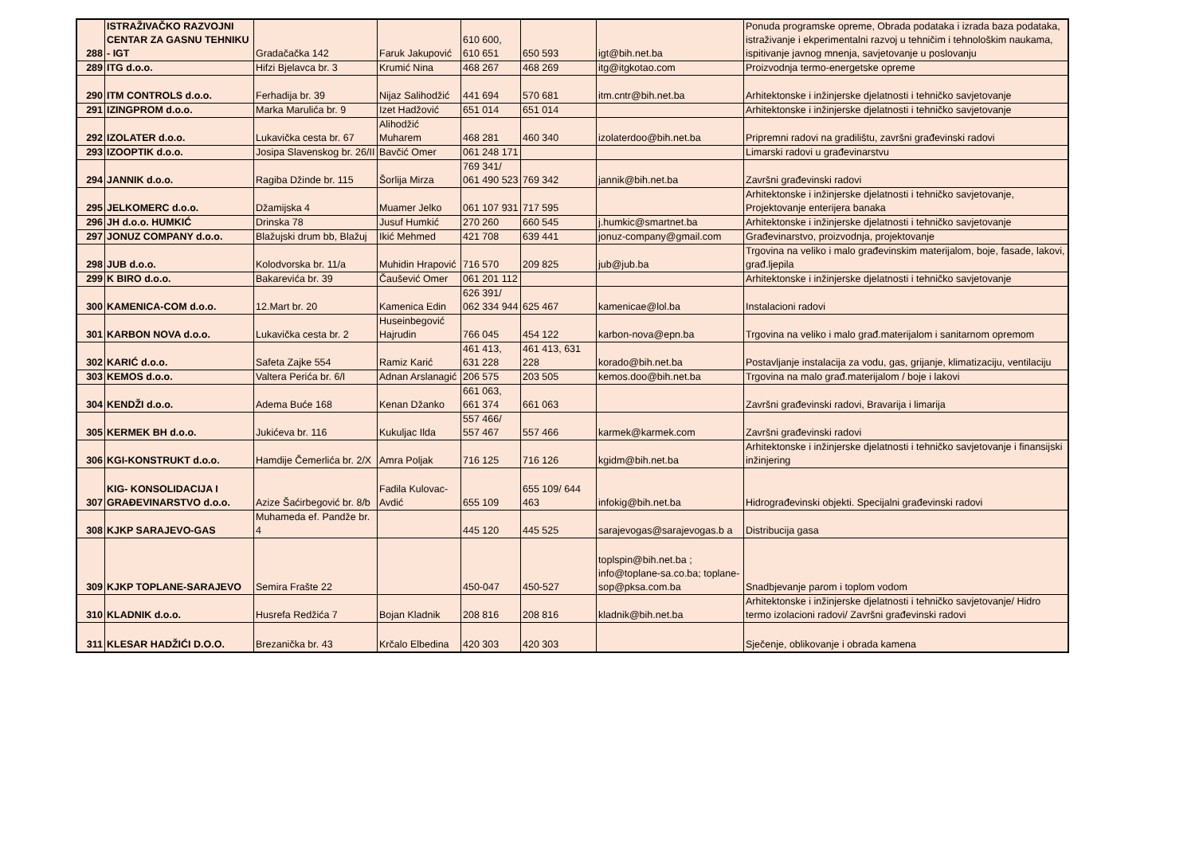| 288 | ISTRAŽIVAČKO RAZVOJNI CENTAR ZA GASNU TEHNIKU - IGT | Gradačačka 142 | Faruk Jakupović | 610 600, 610 651 | 650 593 | igt@bih.net.ba | Ponuda programske opreme, Obrada podataka i izrada baza podataka, istraživanje i ekperimentalni razvoj u tehničim i tehnološkim naukama, ispitivanje javnog mnenja, savjetovanje u poslovanju |
| 289 | ITG d.o.o. | Hifzi Bjelavca br. 3 | Krumić Nina | 468 267 | 468 269 | itg@itgkotao.com | Proizvodnja termo-energetske opreme |
| 290 | ITM CONTROLS d.o.o. | Ferhadija br. 39 | Nijaz Salihodžić | 441 694 | 570 681 | itm.cntr@bih.net.ba | Arhitektonske i inžinjerske djelatnosti i tehničko savjetovanje |
| 291 | IZINGPROM d.o.o. | Marka Marulića br. 9 | Izet Hadžović | 651 014 | 651 014 | | Arhitektonske i inžinjerske djelatnosti i tehničko savjetovanje |
| 292 | IZOLATER d.o.o. | Lukavička cesta br. 67 | Alihodžić Muharem | 468 281 | 460 340 | izolaterdoo@bih.net.ba | Pripremni radovi na gradilištu, završni građevinski radovi |
| 293 | IZOOPTIK d.o.o. | Josipa Slavenskog br. 26/II | Bavčić Omer | 061 248 171 | | | Limarski radovi u građevinarstvu |
| 294 | JANNIK d.o.o. | Ragiba Džinde br. 115 | Šorlija Mirza | 769 341/ 061 490 523 | 769 342 | jannik@bih.net.ba | Završni građevinski radovi |
| 295 | JELKOMERC d.o.o. | Džamijska 4 | Muamer Jelko | 061 107 931 | 717 595 | | Arhitektonske i inžinjerske djelatnosti i tehničko savjetovanje, Projektovanje enterijera banaka |
| 296 | JH d.o.o. HUMKIĆ | Drinska 78 | Jusuf Humkić | 270 260 | 660 545 | j.humkic@smartnet.ba | Arhitektonske i inžinjerske djelatnosti i tehničko savjetovanje |
| 297 | JONUZ COMPANY d.o.o. | Blažujski drum bb, Blažuj | Ikić Mehmed | 421 708 | 639 441 | jonuz-company@gmail.com | Građevinarstvo, proizvodnja, projektovanje |
| 298 | JUB d.o.o. | Kolodvorska br. 11/a | Muhidin Hrapović | 716 570 | 209 825 | jub@jub.ba | Trgovina na veliko i malo građevinskim materijalom, boje, fasade, lakovi, građ.ljepila |
| 299 | K BIRO d.o.o. | Bakarevića br. 39 | Čaušević Omer | 061 201 112 | | | Arhitektonske i inžinjerske djelatnosti i tehničko savjetovanje |
| 300 | KAMENICA-COM d.o.o. | 12.Mart br. 20 | Kamenica Edin | 626 391/ 062 334 944 | 625 467 | kamenicae@lol.ba | Instalacioni radovi |
| 301 | KARBON NOVA d.o.o. | Lukavička cesta br. 2 | Huseinbegović Hajrudin | 766 045 | 454 122 | karbon-nova@epn.ba | Trgovina na veliko i malo građ.materijalom i sanitarnom opremom |
| 302 | KARIĆ d.o.o. | Safeta Zajke 554 | Ramiz Karić | 461 413, 631 228 | 461 413, 631 228 | korado@bih.net.ba | Postavljanje instalacija za vodu, gas, grijanje, klimatizaciju, ventilaciju |
| 303 | KEMOS d.o.o. | Valtera Perića br. 6/I | Adnan Arslanagić | 206 575 | 203 505 | kemos.doo@bih.net.ba | Trgovina na malo građ.materijalom / boje i lakovi |
| 304 | KENDŽI d.o.o. | Adema Buće 168 | Kenan Džanko | 661 063, 661 374 | 661 063 | | Završni građevinski radovi, Bravarija i limarija |
| 305 | KERMEK BH d.o.o. | Jukićeva br. 116 | Kukuljac Ilda | 557 466/ 557 467 | 557 466 | karmek@karmek.com | Završni građevinski radovi |
| 306 | KGI-KONSTRUKT d.o.o. | Hamdije Čemerlića br. 2/X | Amra Poljak | 716 125 | 716 126 | kgidm@bih.net.ba | Arhitektonske i inžinjerske djelatnosti i tehničko savjetovanje i finansijski inžinjering |
| 307 | KIG- KONSOLIDACIJA I GRAĐEVINARSTVO d.o.o. | Azize Šaćirbegović br. 8/b | Fadila Kulovac-Avdić | 655 109 | 655 109/ 644 463 | infokig@bih.net.ba | Hidrograđevinski objekti. Specijalni građevinski radovi |
| 308 | KJKP SARAJEVO-GAS | Muhameda ef. Pandže br. 4 | | 445 120 | 445 525 | sarajevogas@sarajevogas.b a | Distribucija gasa |
| 309 | KJKP TOPLANE-SARAJEVO | Semira Frašte 22 | | 450-047 | 450-527 | toplspin@bih.net.ba ; info@toplane-sa.co.ba; toplane-sop@pksa.com.ba | Snadbjevanje parom i toplom vodom |
| 310 | KLADNIK d.o.o. | Husrefa Redžića 7 | Bojan Kladnik | 208 816 | 208 816 | kladnik@bih.net.ba | Arhitektonske i inžinjerske djelatnosti i tehničko savjetovanje/ Hidro termo izolacioni radovi/ Završni građevinski radovi |
| 311 | KLESAR HADŽIĆI D.O.O. | Brezanička br. 43 | Krčalo Elbedina | 420 303 | 420 303 | | Sječenje, oblikovanje i obrada kamena |